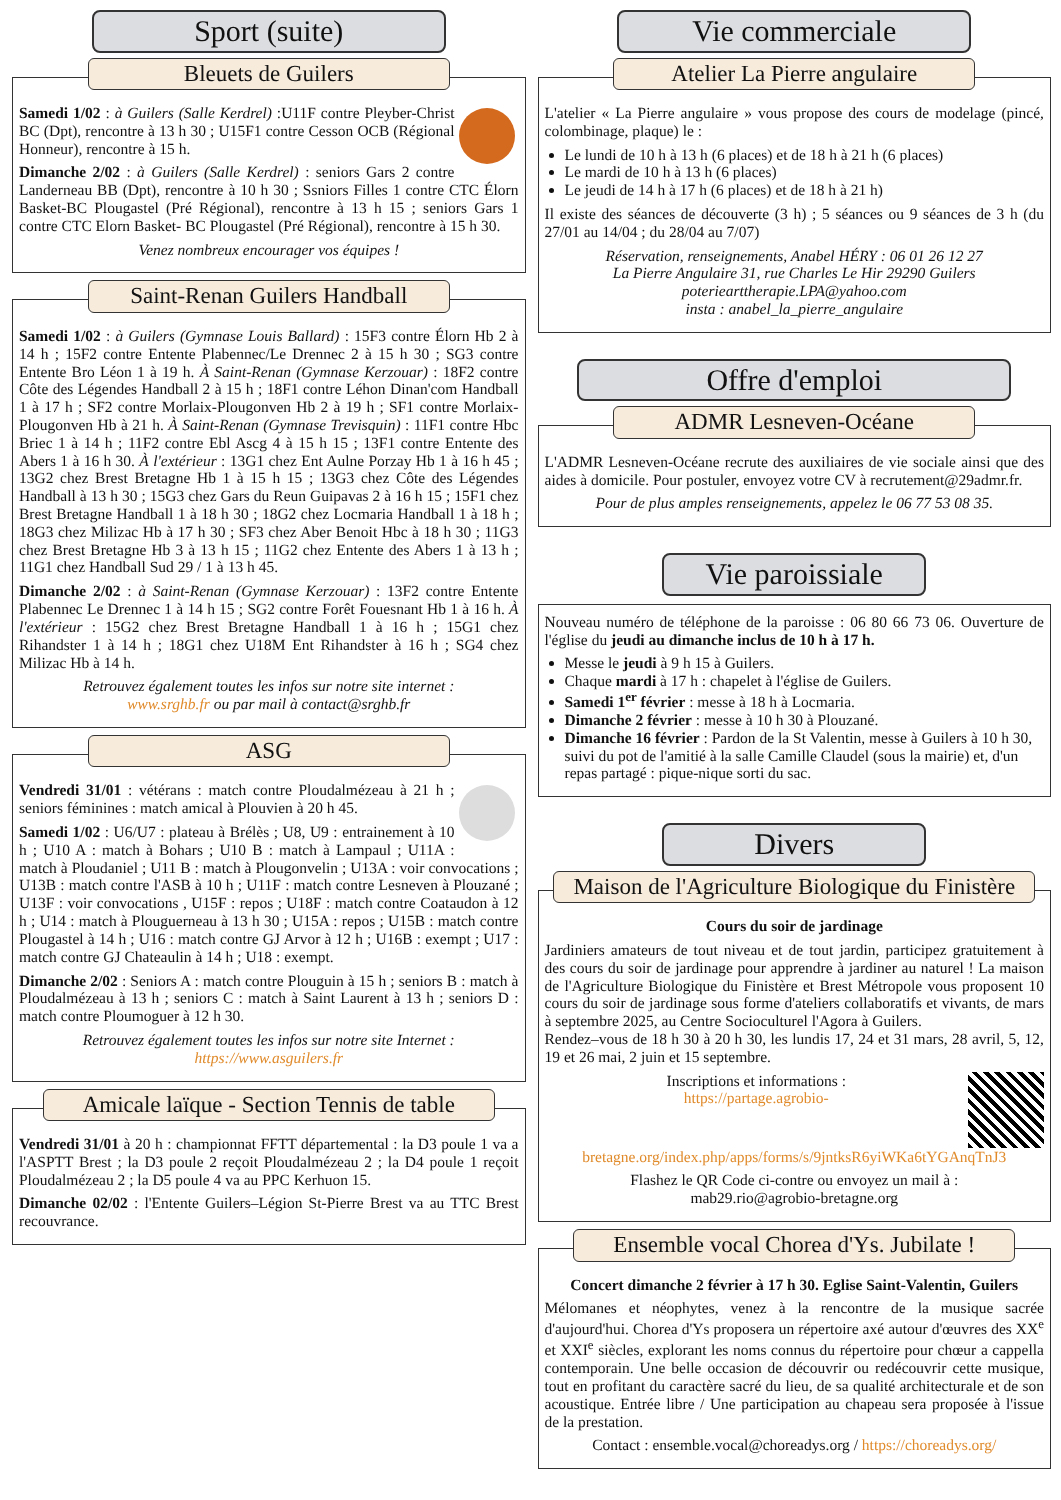Sport (suite)
Bleuets de Guilers
Samedi 1/02 : à Guilers (Salle Kerdrel) :U11F contre Pleyber-Christ BC (Dpt), rencontre à 13 h 30 ; U15F1 contre Cesson OCB (Régional Honneur), rencontre à 15 h.
Dimanche 2/02 : à Guilers (Salle Kerdrel) : seniors Gars 2 contre Landerneau BB (Dpt), rencontre à 10 h 30 ; Ssniors Filles 1 contre CTC Élorn Basket-BC Plougastel (Pré Régional), rencontre à 13 h 15 ; seniors Gars 1 contre CTC Elorn Basket- BC Plougastel (Pré Régional), rencontre à 15 h 30.
Venez nombreux encourager vos équipes !
Saint-Renan Guilers Handball
Samedi 1/02 : à Guilers (Gymnase Louis Ballard) : 15F3 contre Élorn Hb 2 à 14 h ; 15F2 contre Entente Plabennec/Le Drennec 2 à 15 h 30 ; SG3 contre Entente Bro Léon 1 à 19 h. À Saint-Renan (Gymnase Kerzouar) : 18F2 contre Côte des Légendes Handball 2 à 15 h ; 18F1 contre Léhon Dinan'com Handball 1 à 17 h ; SF2 contre Morlaix-Plougonven Hb 2 à 19 h ; SF1 contre Morlaix-Plougonven Hb à 21 h. À Saint-Renan (Gymnase Trevisquin) : 11F1 contre Hbc Briec 1 à 14 h ; 11F2 contre Ebl Ascg 4 à 15 h 15 ; 13F1 contre Entente des Abers 1 à 16 h 30. À l'extérieur : 13G1 chez Ent Aulne Porzay Hb 1 à 16 h 45 ; 13G2 chez Brest Bretagne Hb 1 à 15 h 15 ; 13G3 chez Côte des Légendes Handball à 13 h 30 ; 15G3 chez Gars du Reun Guipavas 2 à 16 h 15 ; 15F1 chez Brest Bretagne Handball 1 à 18 h 30 ; 18G2 chez Locmaria Handball 1 à 18 h ; 18G3 chez Milizac Hb à 17 h 30 ; SF3 chez Aber Benoit Hbc à 18 h 30 ; 11G3 chez Brest Bretagne Hb 3 à 13 h 15 ; 11G2 chez Entente des Abers 1 à 13 h ; 11G1 chez Handball Sud 29 / 1 à 13 h 45.
Dimanche 2/02 : à Saint-Renan (Gymnase Kerzouar) : 13F2 contre Entente Plabennec Le Drennec 1 à 14 h 15 ; SG2 contre Forêt Fouesnant Hb 1 à 16 h. À l'extérieur : 15G2 chez Brest Bretagne Handball 1 à 16 h ; 15G1 chez Rihandster 1 à 14 h ; 18G1 chez U18M Ent Rihandster à 16 h ; SG4 chez Milizac Hb à 14 h.
Retrouvez également toutes les infos sur notre site internet :
www.srghb.fr ou par mail à contact@srghb.fr
ASG
Vendredi 31/01 : vétérans : match contre Ploudalmézeau à 21 h ; seniors féminines : match amical à Plouvien à 20 h 45.
Samedi 1/02 : U6/U7 : plateau à Brélès ; U8, U9 : entrainement à 10 h ; U10 A : match à Bohars ; U10 B : match à Lampaul ; U11A : match à Ploudaniel ; U11 B : match à Plougonvelin ; U13A : voir convocations ; U13B : match contre l'ASB à 10 h ; U11F : match contre Lesneven à Plouzané ; U13F : voir convocations , U15F : repos ; U18F : match contre Coataudon à 12 h ; U14 : match à Plouguerneau à 13 h 30 ; U15A : repos ; U15B : match contre Plougastel à 14 h ; U16 : match contre GJ Arvor à 12 h ; U16B : exempt ; U17 : match contre GJ Chateaulin à 14 h ; U18 : exempt.
Dimanche 2/02 : Seniors A : match contre Plouguin à 15 h ; seniors B : match à Ploudalmézeau à 13 h ; seniors C : match à Saint Laurent à 13 h ; seniors D : match contre Ploumoguer à 12 h 30.
Retrouvez également toutes les infos sur notre site Internet :
https://www.asguilers.fr
Amicale laïque - Section Tennis de table
Vendredi 31/01 à 20 h : championnat FFTT départemental : la D3 poule 1 va a l'ASPTT Brest ; la D3 poule 2 reçoit Ploudalmézeau 2 ; la D4 poule 1 reçoit Ploudalmézeau 2 ; la D5 poule 4 va au PPC Kerhuon 15.
Dimanche 02/02 : l'Entente Guilers–Légion St-Pierre Brest va au TTC Brest recouvrance.
Vie commerciale
Atelier La Pierre angulaire
L'atelier « La Pierre angulaire » vous propose des cours de modelage (pincé, colombinage, plaque) le :
Le lundi de 10 h à 13 h (6 places) et de 18 h à 21 h (6 places)
Le mardi de 10 h à 13 h (6 places)
Le jeudi de 14 h à 17 h (6 places) et de 18 h à 21 h)
Il existe des séances de découverte (3 h) ; 5 séances ou 9 séances de 3 h (du 27/01 au 14/04 ; du 28/04 au 7/07)
Réservation, renseignements, Anabel HÉRY : 06 01 26 12 27
La Pierre Angulaire 31, rue Charles Le Hir 29290 Guilers
poteriearttherapie.LPA@yahoo.com
insta : anabel_la_pierre_angulaire
Offre d'emploi
ADMR Lesneven-Océane
L'ADMR Lesneven-Océane recrute des auxiliaires de vie sociale ainsi que des aides à domicile. Pour postuler, envoyez votre CV à recrutement@29admr.fr.
Pour de plus amples renseignements, appelez le 06 77 53 08 35.
Vie paroissiale
Nouveau numéro de téléphone de la paroisse : 06 80 66 73 06. Ouverture de l'église du jeudi au dimanche inclus de 10 h à 17 h.
Messe le jeudi à 9 h 15 à Guilers.
Chaque mardi à 17 h : chapelet à l'église de Guilers.
Samedi 1<sup>er</sup> février : messe à 18 h à Locmaria.
Dimanche 2 février : messe à 10 h 30 à Plouzané.
Dimanche 16 février : Pardon de la St Valentin, messe à Guilers à 10 h 30, suivi du pot de l'amitié à la salle Camille Claudel (sous la mairie) et, d'un repas partagé : pique-nique sorti du sac.
Divers
Maison de l'Agriculture Biologique du Finistère
Cours du soir de jardinage
Jardiniers amateurs de tout niveau et de tout jardin, participez gratuitement à des cours du soir de jardinage pour apprendre à jardiner au naturel ! La maison de l'Agriculture Biologique du Finistère et Brest Métropole vous proposent 10 cours du soir de jardinage sous forme d'ateliers collaboratifs et vivants, de mars à septembre 2025, au Centre Socioculturel l'Agora à Guilers.
Rendez–vous de 18 h 30 à 20 h 30, les lundis 17, 24 et 31 mars, 28 avril, 5, 12, 19 et 26 mai, 2 juin et 15 septembre.
Inscriptions et informations :
https://partage.agrobio-bretagne.org/index.php/apps/forms/s/9jntksR6yiWKa6tYGAnqTnJ3
Flashez le QR Code ci-contre ou envoyez un mail à :
mab29.rio@agrobio-bretagne.org
Ensemble vocal Chorea d'Ys. Jubilate !
Concert dimanche 2 février à 17 h 30. Eglise Saint-Valentin, Guilers
Mélomanes et néophytes, venez à la rencontre de la musique sacrée d'aujourd'hui. Chorea d'Ys proposera un répertoire axé autour d'œuvres des XX<sup>e</sup> et XXI<sup>e</sup> siècles, explorant les noms connus du répertoire pour chœur a cappella contemporain. Une belle occasion de découvrir ou redécouvrir cette musique, tout en profitant du caractère sacré du lieu, de sa qualité architecturale et de son acoustique. Entrée libre / Une participation au chapeau sera proposée à l'issue de la prestation.
Contact : ensemble.vocal@choreadys.org / https://choreadys.org/